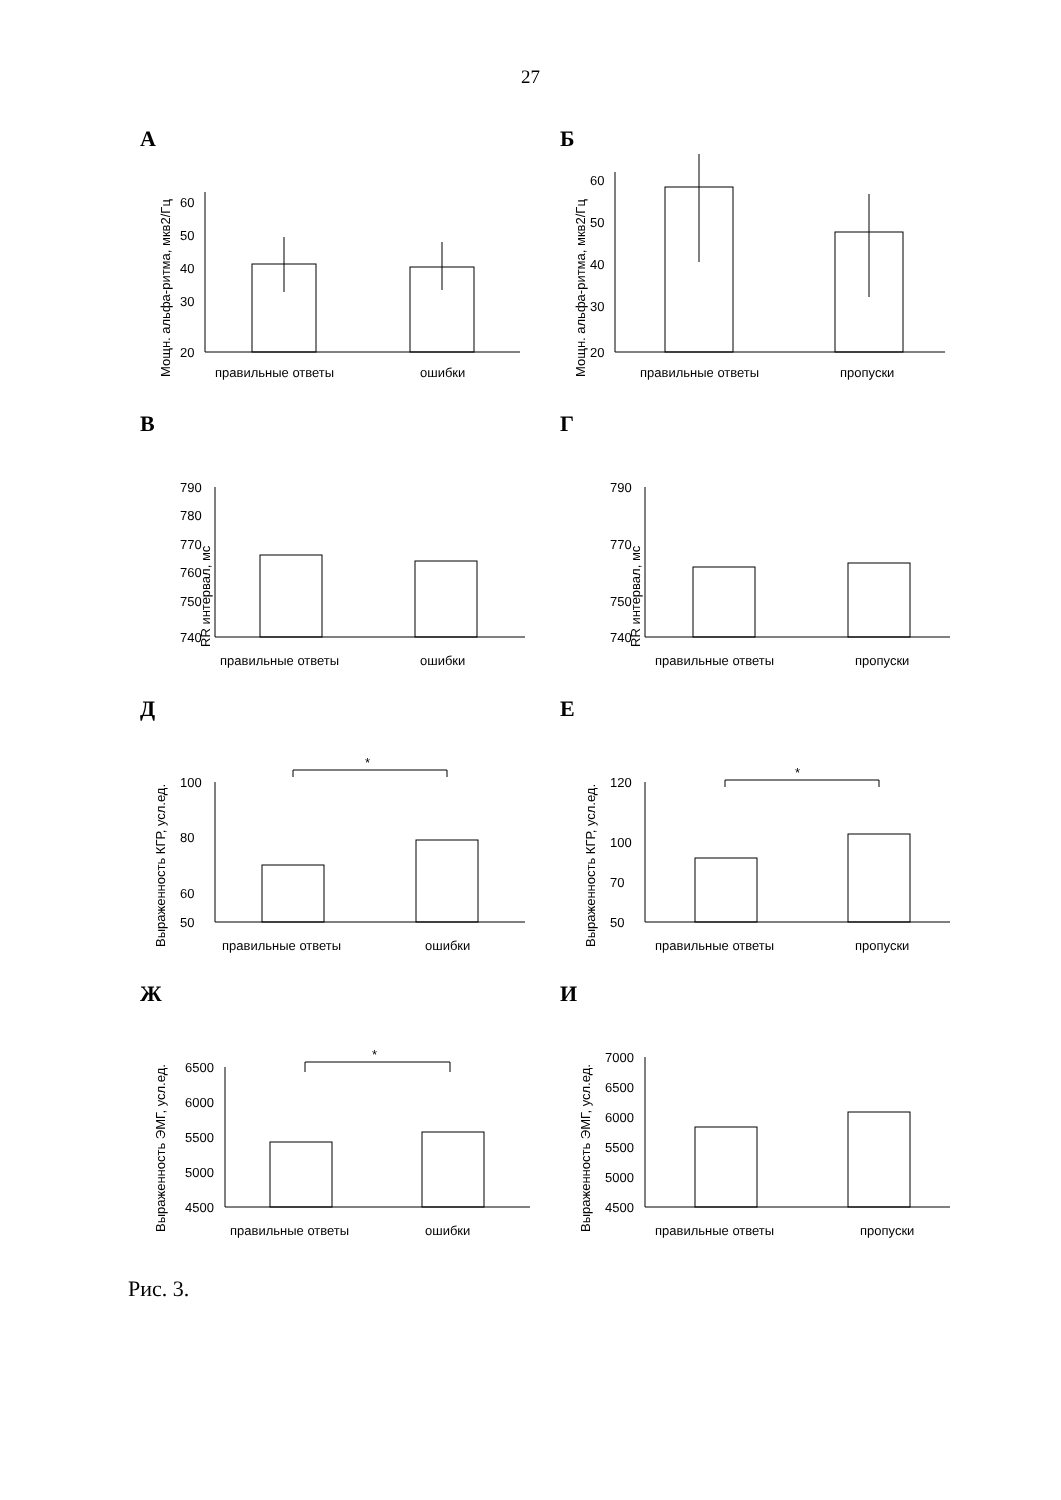27
А
Мощн. альфа-ритма, мкв2/Гц
60
50
40
30
20
правильные ответы
ошибки
Б
Мощн. альфа-ритма, мкв2/Гц
60
50
40
30
20
правильные ответы
пропуски
В
RR интервал, мс
790
780
770
760
750
740
правильные ответы
ошибки
Г
RR интервал, мс
790
770
750
740
правильные ответы
пропуски
Д
Выраженность КГР, усл.ед.
100
80
60
50
*
правильные ответы
ошибки
Е
Выраженность КГР, усл.ед.
120
100
70
50
*
правильные ответы
пропуски
Ж
Выраженность ЭМГ, усл.ед.
6500
6000
5500
5000
4500
*
правильные ответы
ошибки
И
Выраженность ЭМГ, усл.ед.
7000
6500
6000
5500
5000
4500
правильные ответы
пропуски
Рис. 3.